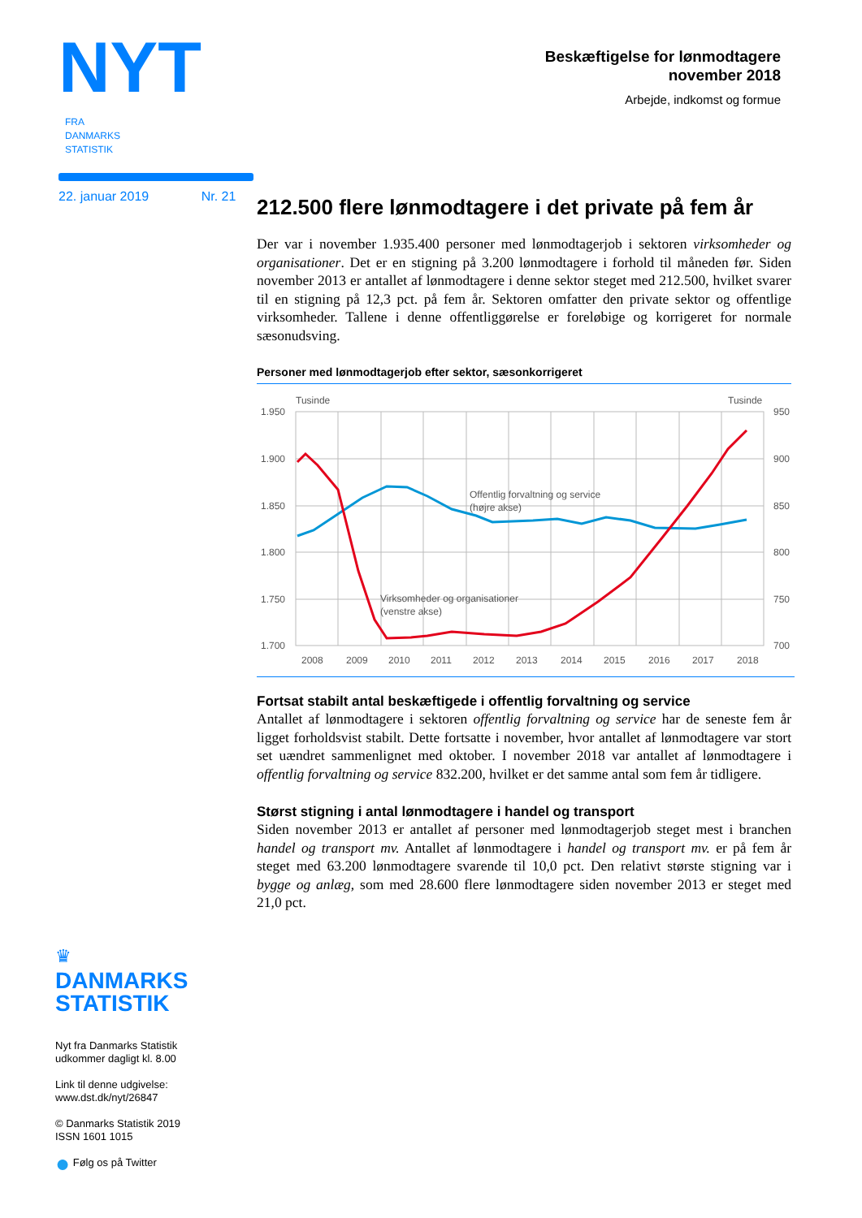NYT FRA
DANMARKS
STATISTIK
22. januar 2019 Nr. 21
Beskæftigelse for lønmodtagere
november 2018
Arbejde, indkomst og formue
212.500 flere lønmodtagere i det private på fem år
Der var i november 1.935.400 personer med lønmodtagerjob i sektoren virksomheder og organisationer. Det er en stigning på 3.200 lønmodtagere i forhold til måneden før. Siden november 2013 er antallet af lønmodtagere i denne sektor steget med 212.500, hvilket svarer til en stigning på 12,3 pct. på fem år. Sektoren omfatter den private sektor og offentlige virksomheder. Tallene i denne offentliggørelse er foreløbige og korrigeret for normale sæsonudsving.
Personer med lønmodtagerjob efter sektor, sæsonkorrigeret
Tusinde
Tusinde
1.950
1.900
1.850
1.800
1.750
1.700
950
900
850
800
750
700
2008
2009
2010
2011
2012
2013
2014
2015
2016
2017
2018
Offentlig forvaltning og service
(højre akse)
Virksomheder og organisationer
(venstre akse)
Fortsat stabilt antal beskæftigede i offentlig forvaltning og service
Antallet af lønmodtagere i sektoren offentlig forvaltning og service har de seneste fem år ligget forholdsvist stabilt. Dette fortsatte i november, hvor antallet af lønmodtagere var stort set uændret sammenlignet med oktober. I november 2018 var antallet af lønmodtagere i offentlig forvaltning og service 832.200, hvilket er det samme antal som fem år tidligere.
Størst stigning i antal lønmodtagere i handel og transport
Siden november 2013 er antallet af personer med lønmodtagerjob steget mest i branchen handel og transport mv. Antallet af lønmodtagere i handel og transport mv. er på fem år steget med 63.200 lønmodtagere svarende til 10,0 pct. Den relativt største stigning var i bygge og anlæg, som med 28.600 flere lønmodtagere siden november 2013 er steget med 21,0 pct.
♛
DANMARKS
STATISTIK
Nyt fra Danmarks Statistik
udkommer dagligt kl. 8.00
Link til denne udgivelse:
www.dst.dk/nyt/26847
© Danmarks Statistik 2019
ISSN 1601 1015
● Følg os på Twitter